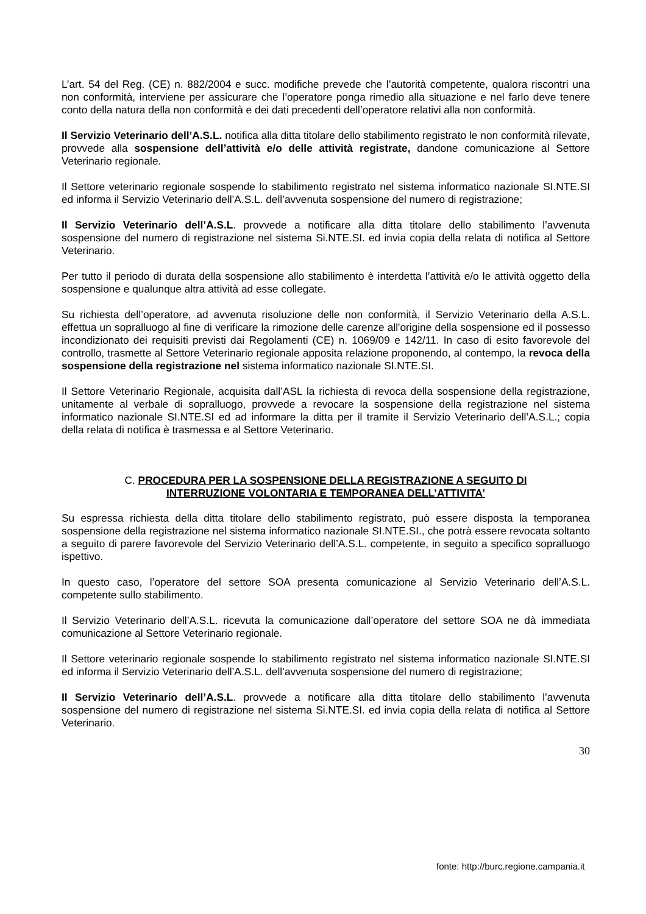L’art. 54 del Reg. (CE) n. 882/2004 e succ. modifiche prevede che l’autorità competente, qualora riscontri una non conformità, interviene per assicurare che l’operatore ponga rimedio alla situazione e nel farlo deve tenere conto della natura della non conformità e dei dati precedenti dell’operatore relativi alla non conformità.
Il Servizio Veterinario dell’A.S.L. notifica alla ditta titolare dello stabilimento registrato le non conformità rilevate, provvede alla sospensione dell’attività e/o delle attività registrate, dandone comunicazione al Settore Veterinario regionale.
Il Settore veterinario regionale sospende lo stabilimento registrato nel sistema informatico nazionale SI.NTE.SI ed informa il Servizio Veterinario dell’A.S.L. dell’avvenuta sospensione del numero di registrazione;
Il Servizio Veterinario dell’A.S.L. provvede a notificare alla ditta titolare dello stabilimento l’avvenuta sospensione del numero di registrazione nel sistema Si.NTE.SI. ed invia copia della relata di notifica al Settore Veterinario.
Per tutto il periodo di durata della sospensione allo stabilimento è interdetta l’attività e/o le attività oggetto della sospensione e qualunque altra attività ad esse collegate.
Su richiesta dell’operatore, ad avvenuta risoluzione delle non conformità, il Servizio Veterinario della A.S.L. effettua un sopralluogo al fine di verificare la rimozione delle carenze all'origine della sospensione ed il possesso incondizionato dei requisiti previsti dai Regolamenti (CE) n. 1069/09 e 142/11. In caso di esito favorevole del controllo, trasmette al Settore Veterinario regionale apposita relazione proponendo, al contempo, la revoca della sospensione della registrazione nel sistema informatico nazionale SI.NTE.SI.
Il Settore Veterinario Regionale, acquisita dall’ASL la richiesta di revoca della sospensione della registrazione, unitamente al verbale di sopralluogo, provvede a revocare la sospensione della registrazione nel sistema informatico nazionale SI.NTE.SI ed ad informare la ditta per il tramite il Servizio Veterinario dell’A.S.L.; copia della relata di notifica è trasmessa e al Settore Veterinario.
C. PROCEDURA PER LA SOSPENSIONE DELLA REGISTRAZIONE A SEGUITO DI
INTERRUZIONE VOLONTARIA E TEMPORANEA DELL’ATTIVITA’
Su espressa richiesta della ditta titolare dello stabilimento registrato, può essere disposta la temporanea sospensione della registrazione nel sistema informatico nazionale SI.NTE.SI., che potrà essere revocata soltanto a seguito di parere favorevole del Servizio Veterinario dell’A.S.L. competente, in seguito a specifico sopralluogo ispettivo.
In questo caso, l’operatore del settore SOA presenta comunicazione al Servizio Veterinario dell’A.S.L. competente sullo stabilimento.
Il Servizio Veterinario dell’A.S.L. ricevuta la comunicazione dall’operatore del settore SOA ne dà immediata comunicazione al Settore Veterinario regionale.
Il Settore veterinario regionale sospende lo stabilimento registrato nel sistema informatico nazionale SI.NTE.SI ed informa il Servizio Veterinario dell’A.S.L. dell’avvenuta sospensione del numero di registrazione;
Il Servizio Veterinario dell’A.S.L. provvede a notificare alla ditta titolare dello stabilimento l’avvenuta sospensione del numero di registrazione nel sistema Si.NTE.SI. ed invia copia della relata di notifica al Settore Veterinario.
30
fonte: http://burc.regione.campania.it